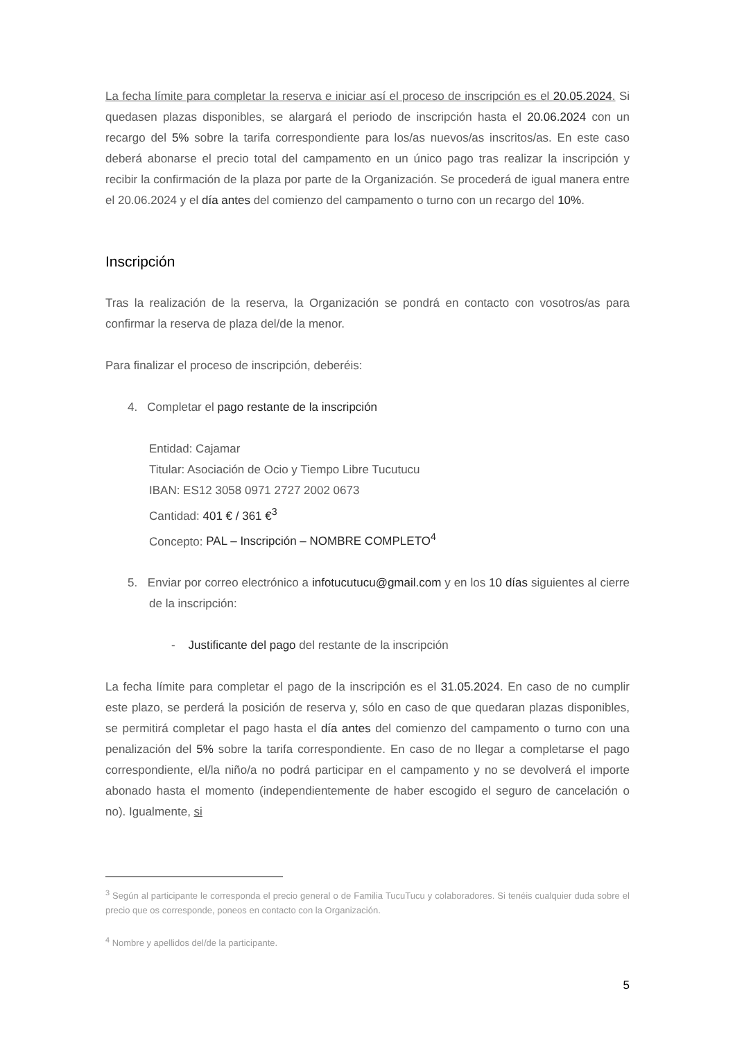La fecha límite para completar la reserva e iniciar así el proceso de inscripción es el 20.05.2024. Si quedasen plazas disponibles, se alargará el periodo de inscripción hasta el 20.06.2024 con un recargo del 5% sobre la tarifa correspondiente para los/as nuevos/as inscritos/as. En este caso deberá abonarse el precio total del campamento en un único pago tras realizar la inscripción y recibir la confirmación de la plaza por parte de la Organización. Se procederá de igual manera entre el 20.06.2024 y el día antes del comienzo del campamento o turno con un recargo del 10%.
Inscripción
Tras la realización de la reserva, la Organización se pondrá en contacto con vosotros/as para confirmar la reserva de plaza del/de la menor.
Para finalizar el proceso de inscripción, deberéis:
4. Completar el pago restante de la inscripción
Entidad: Cajamar
Titular: Asociación de Ocio y Tiempo Libre Tucutucu
IBAN: ES12 3058 0971 2727 2002 0673
Cantidad: 401 € / 361 €<sup>3</sup>
Concepto: PAL – Inscripción – NOMBRE COMPLETO<sup>4</sup>
5. Enviar por correo electrónico a infotucutucu@gmail.com y en los 10 días siguientes al cierre de la inscripción:
- Justificante del pago del restante de la inscripción
La fecha límite para completar el pago de la inscripción es el 31.05.2024. En caso de no cumplir este plazo, se perderá la posición de reserva y, sólo en caso de que quedaran plazas disponibles, se permitirá completar el pago hasta el día antes del comienzo del campamento o turno con una penalización del 5% sobre la tarifa correspondiente. En caso de no llegar a completarse el pago correspondiente, el/la niño/a no podrá participar en el campamento y no se devolverá el importe abonado hasta el momento (independientemente de haber escogido el seguro de cancelación o no). Igualmente, si
<sup>3</sup> Según al participante le corresponda el precio general o de Familia TucuTucu y colaboradores. Si tenéis cualquier duda sobre el precio que os corresponde, poneos en contacto con la Organización.
<sup>4</sup> Nombre y apellidos del/de la participante.
5